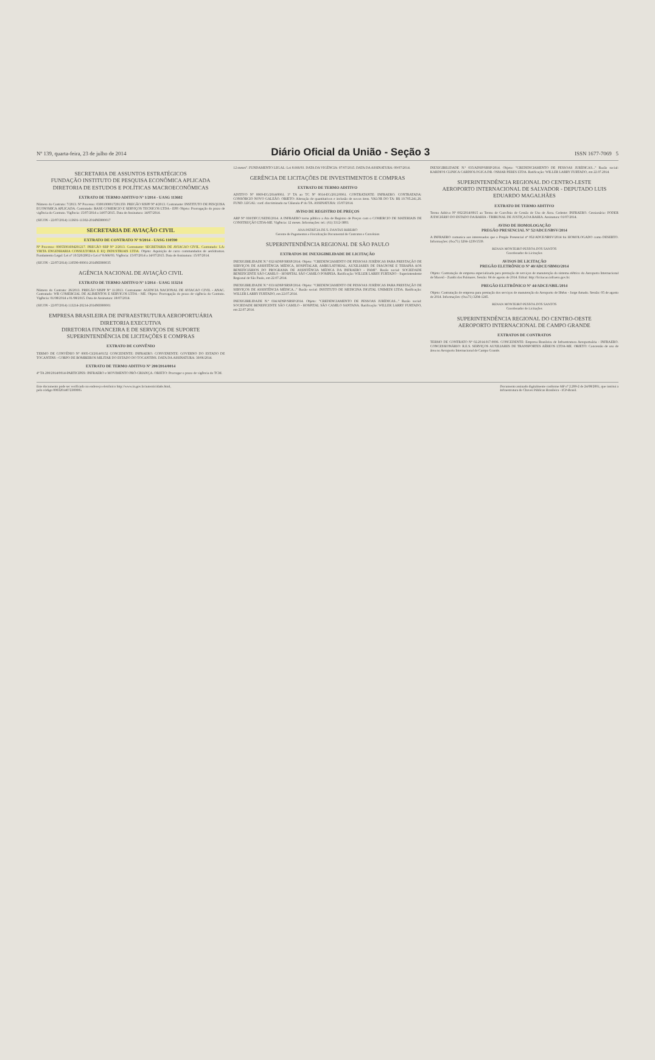Nº 139, quarta-feira, 23 de julho de 2014 Diário Oficial da União - Seção 3 ISSN 1677-7069 5
SECRETARIA DE ASSUNTOS ESTRATÉGICOS
FUNDAÇÃO INSTITUTO DE PESQUISA ECONÔMICA APLICADA
DIRETORIA DE ESTUDOS E POLÍTICAS MACROECONÔMICAS
EXTRATO DE TERMO ADITIVO Nº 1/2014 - UASG 113602
Número do Contrato: 7/2013. Nº Processo: 03001000017201359. PREGÃO SISPP Nº 4/2013. Contratante: INSTITUTO DE PESQUISA ECONOMICA APLICADA. Contratado: BASE COMERCIO E SERVIÇOS TECNICOS LTDA - EPP. Objeto: Prorrogação do prazo de vigência do Contrato. Vigência: 15/07/2014 a 14/07/2015. Data de Assinatura: 14/07/2014.
(SICON - 22/07/2014) 113601-11302-2014NE800017
SECRETARIA DE AVIAÇÃO CIVIL
EXTRATO DE CONTRATO Nº 9/2014 - UASG 110590
Nº Processo: 00055001694201217. PREGÃO SRP Nº 2/2013. Contratante: SECRETARIA DE AVIACAO CIVIL. Contratado: LA-VRITA ENGENHARIA CONSULTORIA E EQ INDUSTRIAIS LTDA. Objeto: Aquisição de carro commandados de aeródromos. Fundamento Legal: Lei nº 10.520/2002 e Lei nº 8.666/93. Vigência: 15/07/2014 a 14/07/2015. Data de Assinatura: 15/07/2014.
(SICON - 22/07/2014) 110590-00001-2014NE800035
AGÊNCIA NACIONAL DE AVIAÇÃO CIVIL
EXTRATO DE TERMO ADITIVO Nº 1/2014 - UASG 113214
Número do Contrato: 26/2013. PREGÃO SISPP Nº 11/2013. Contratante: AGENCIA NACIONAL DE AVIACAO CIVIL - ANAC. Contratado: WR COMERCIAL DE ALIMENTOS E SERVICOS LTDA - ME. Objeto: Prorrogação do prazo de vigência do Contrato. Vigência: 01/08/2014 a 01/08/2015. Data de Assinatura: 18/07/2014.
(SICON - 22/07/2014) 113214-20214-2014NE800001
EMPRESA BRASILEIRA DE INFRAESTRUTURA AEROPORTUÁRIA
DIRETORIA EXECUTIVA
DIRETORIA FINANCEIRA E DE SERVIÇOS DE SUPORTE
SUPERINTENDÊNCIA DE LICITAÇÕES E COMPRAS
EXTRATO DE CONVÊNIO
TERMO DE CONVÊNIO Nº 0005-CI/2014/0152 CONCEDENTE: INFRAERO. CONVENENTE: GOVERNO DO ESTADO DE TOCANTINS - CORPO DE BOMBEIROS MILITAR DO ESTADO DO TOCANTINS. DATA DA ASSINATURA: 30/06/2014.
EXTRATO DE TERMO ADITIVO Nº 200/2014/0014
4º TA 200/2014/0014-PARTICIPES: INFRAERO e MOVIMENTO PRÓ-CRIANÇA. OBJETO: Prorrogar o prazo de vigência do TCM.
12 meses". FUNDAMENTO LEGAL: Lei 8.666/93. DATA DA VIGÊNCIA: 07/07/2015. DATA DA ASSINATURA: 09/07/2014.
GERÊNCIA DE LICITAÇÕES DE INVESTIMENTOS E COMPRAS
EXTRATO DE TERMO ADITIVO
ADITIVO Nº 0069-EG/2014/0061. 3º TA ao TC Nº 0014-EG/2012/0061. CONTRATANTE: INFRAERO. CONTRATADA: CONSÓRCIO NOVO GALEÃO. OBJETO: Alteração de quantitativos e inclusão de novos itens. VALOR DO TA: R$ 10.705.241,26. FUND. LEGAL: conf. discriminado na Cláusula 4ª do TA. ASSINATURA: 15/07/2014.
AVISO DE REGISTRO DE PREÇOS
ARP Nº 030/DFCC/SEDE/2014. A INFRAERO torna público a Ata de Registro de Preços com o COMERCIO DE MATERIAIS DE CONSTRUÇÃO LTDA-ME. Vigência: 12 meses. Informações: tel.: (61) 3312-3893.
ANA PATRÍCIA DE S. DANTAS RIBEIRO
Gerente de Pagamentos e Fiscalização Documental de Contratos e Convênios
SUPERINTENDÊNCIA REGIONAL DE SÃO PAULO
EXTRATOS DE INEXIGIBILIDADE DE LICITAÇÃO
INEXIGIBILIDADE N.º 032/ADSP/SRSP/2014. Objeto: "CREDENCIAMENTO DE PESSOAS JURÍDICAS PARA PRESTAÇÃO DE SERVIÇOS DE ASSISTÊNCIA MÉDICA, HOSPITALAR, AMBULATORIAL, AUXILIARES DE DIAGNOSE E TERAPIA AOS BENEFICIÁRIOS DO PROGRAMA DE ASSISTÊNCIA MÉDICA DA INFRAERO - PAMI". Razão social: SOCIEDADE BENEFICENTE SÃO CAMILO - HOSPITAL SÃO CAMILO POMPEIA. Ratificação: WILLER LARRY FURTADO - Superintendente Regional de São Paulo, em 22.07.2014.
INEXIGIBILIDADE N.º 033/ADSP/SRSP/2014. Objeto: "CREDENCIAMENTO DE PESSOAS JURÍDICAS PARA PRESTAÇÃO DE SERVIÇOS DE ASSISTÊNCIA MÉDICA..." Razão social: INSTITUTO DE MEDICINA DIGITAL UNIMEDI LTDA. Ratificação: WILLER LARRY FURTADO, em 22.07.2014.
INEXIGIBILIDADE N.º 034/ADSP/SRSP/2014. Objeto: "CREDENCIAMENTO DE PESSOAS JURÍDICAS..." Razão social: SOCIEDADE BENEFICENTE SÃO CAMILO - HOSPITAL SÃO CAMILO SANTANA. Ratificação: WILLER LARRY FURTADO, em 22.07.2014.
INEXIGIBILIDADE N.º 035/ADSP/SRSP/2014. Objeto: "CREDENCIAMENTO DE PESSOAS JURÍDICAS..." Razão social: KARDIOS CLINICA CARDIOLOGICA DR. OSMAR PERES LTDA. Ratificação: WILLER LARRY FURTADO, em 22.07.2014.
SUPERINTENDÊNCIA REGIONAL DO CENTRO-LESTE
AEROPORTO INTERNACIONAL DE SALVADOR - DEPUTADO LUIS EDUARDO MAGALHÃES
EXTRATO DE TERMO ADITIVO
Termo Aditivo Nº 002/2014/0015 ao Termo de Convênio de Cessão de Uso de Área. Cedente: INFRAERO. Cessionário: PODER JUDICIÁRIO DO ESTADO DA BAHIA - TRIBUNAL DE JUSTIÇA DA BAHIA. Assinatura: 01/07/2014.
AVISO DE HOMOLOGAÇÃO
PREGÃO PRESENCIAL Nº 52/ADCE/SBSV/2014
A INFRAERO comunica aos interessados que o Pregão Presencial nº 052/ADCE/SBSV/2014 foi HOMOLOGADO como DESERTO. Informações: (0xx71) 3204-1239/1539.
RENAN MONTEIRO PESSOA DOS SANTOS
Coordenador de Licitações
AVISOS DE LICITAÇÃO
PREGÃO ELETRÔNICO Nº 40/ADCE/SBMO/2014
Objeto: Contratação de empresa especializada para prestação de serviços de manutenção do sistema elétrico do Aeroporto Internacional de Maceió - Zumbi dos Palmares. Sessão: 04 de agosto de 2014. Edital: http://licitacao.infraero.gov.br.
PREGÃO ELETRÔNICO Nº 44/ADCE/SBIL/2014
Objeto: Contratação de empresa para prestação dos serviços de manutenção do Aeroporto de Ilhéus - Jorge Amado. Sessão: 05 de agosto de 2014. Informações: (0xx71) 3204-1245.
RENAN MONTEIRO PESSOA DOS SANTOS
Coordenador de Licitações
SUPERINTENDÊNCIA REGIONAL DO CENTRO-OESTE
AEROPORTO INTERNACIONAL DE CAMPO GRANDE
EXTRATOS DE CONTRATOS
TERMO DE CONTRATO Nº 02.2014.017.0006. CONCEDENTE: Empresa Brasileira de Infraestrutura Aeroportuária - INFRAERO. CONCESSIONÁRIO: R.E.S. SERVIÇOS AUXILIARES DE TRANSPORTES AÉREOS LTDA-ME. OBJETO: Concessão de uso de área no Aeroporto Internacional de Campo Grande.
Este documento pode ser verificado no endereço eletrônico http://www.in.gov.br/autenticidade.html,
pelo código 00032014072300005 Documento assinado digitalmente conforme MP nº 2.200-2 de 24/08/2001, que institui a
Infraestrutura de Chaves Públicas Brasileira - ICP-Brasil.